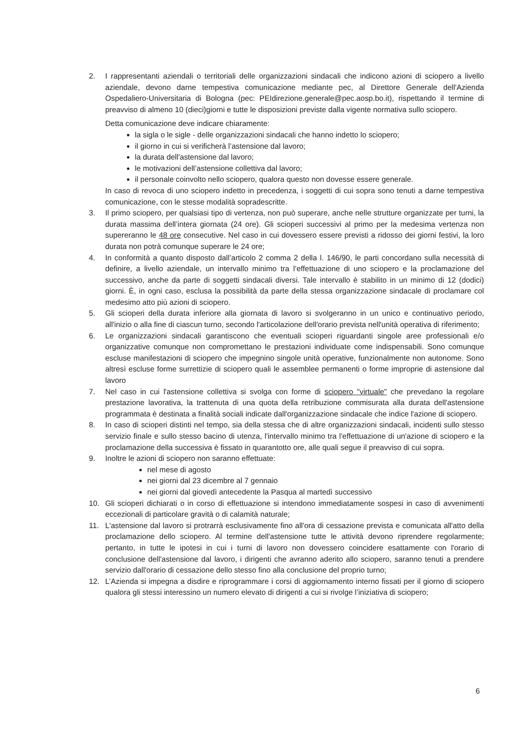2. I rappresentanti aziendali o territoriali delle organizzazioni sindacali che indicono azioni di sciopero a livello aziendale, devono darne tempestiva comunicazione mediante pec, al Direttore Generale dell'Azienda Ospedaliero-Universitaria di Bologna (pec: PEIdirezione.generale@pec.aosp.bo.it), rispettando il termine di preavviso di almeno 10 (dieci)giorni e tutte le disposizioni previste dalla vigente normativa sullo sciopero.
Detta comunicazione deve indicare chiaramente:
la sigla o le sigle - delle organizzazioni sindacali che hanno indetto lo sciopero;
il giorno in cui si verificherà l’astensione dal lavoro;
la durata dell'astensione dal lavoro;
le motivazioni dell’astensione collettiva dal lavoro;
il personale coinvolto nello sciopero, qualora questo non dovesse essere generale.
In caso di revoca di uno sciopero indetto in precedenza, i soggetti di cui sopra sono tenuti a darne tempestiva comunicazione, con le stesse modalità sopradescritte.
3. Il primo sciopero, per qualsiasi tipo di vertenza, non può superare, anche nelle strutture organizzate per turni, la durata massima dell’intera giornata (24 ore). Gli scioperi successivi al primo per la medesima vertenza non supereranno le 48 ore consecutive. Nel caso in cui dovessero essere previsti a ridosso dei giorni festivi, la loro durata non potrà comunque superare le 24 ore;
4. In conformità a quanto disposto dall’articolo 2 comma 2 della l. 146/90, le parti concordano sulla necessità di definire, a livello aziendale, un intervallo minimo tra l’effettuazione di uno sciopero e la proclamazione del successivo, anche da parte di soggetti sindacali diversi. Tale intervallo è stabilito in un minimo di 12 (dodici) giorni. È, in ogni caso, esclusa la possibilità da parte della stessa organizzazione sindacale di proclamare col medesimo atto più azioni di sciopero.
5. Gli scioperi della durata inferiore alla giornata di lavoro si svolgeranno in un unico e continuativo periodo, all'inizio o alla fine di ciascun turno, secondo l'articolazione dell'orario prevista nell'unità operativa di riferimento;
6. Le organizzazioni sindacali garantiscono che eventuali scioperi riguardanti singole aree professionali e/o organizzative comunque non compromettano le prestazioni individuate come indispensabili. Sono comunque escluse manifestazioni di sciopero che impegnino singole unità operative, funzionalmente non autonome. Sono altresì escluse forme surrettizie di sciopero quali le assemblee permanenti o forme improprie di astensione dal lavoro
7. Nel caso in cui l'astensione collettiva si svolga con forme di sciopero "virtuale" che prevedano la regolare prestazione lavorativa, la trattenuta di una quota della retribuzione commisurata alla durata dell'astensione programmata è destinata a finalità sociali indicate dall'organizzazione sindacale che indice l'azione di sciopero.
8. In caso di scioperi distinti nel tempo, sia della stessa che di altre organizzazioni sindacali, incidenti sullo stesso servizio finale e sullo stesso bacino di utenza, l'intervallo minimo tra l'effettuazione di un'azione di sciopero e la proclamazione della successiva è fissato in quarantotto ore, alle quali segue il preavviso di cui sopra.
9. Inoltre le azioni di sciopero non saranno effettuate:
nel mese di agosto
nei giorni dal 23 dicembre al 7 gennaio
nei giorni dal giovedì antecedente la Pasqua al martedì successivo
10. Gli scioperi dichiarati o in corso di effettuazione si intendono immediatamente sospesi in caso di avvenimenti eccezionali di particolare gravità o di calamità naturale;
11. L'astensione dal lavoro si protrarrà esclusivamente fino all'ora di cessazione prevista e comunicata all'atto della proclamazione dello sciopero. Al termine dell'astensione tutte le attività devono riprendere regolarmente; pertanto, in tutte le ipotesi in cui i turni di lavoro non dovessero coincidere esattamente con l'orario di conclusione dell'astensione dal lavoro, i dirigenti che avranno aderito allo sciopero, saranno tenuti a prendere servizio dall'orario di cessazione dello stesso fino alla conclusione del proprio turno;
12. L’Azienda si impegna a disdire e riprogrammare i corsi di aggiornamento interno fissati per il giorno di sciopero qualora gli stessi interessino un numero elevato di dirigenti a cui si rivolge l’iniziativa di sciopero;
6